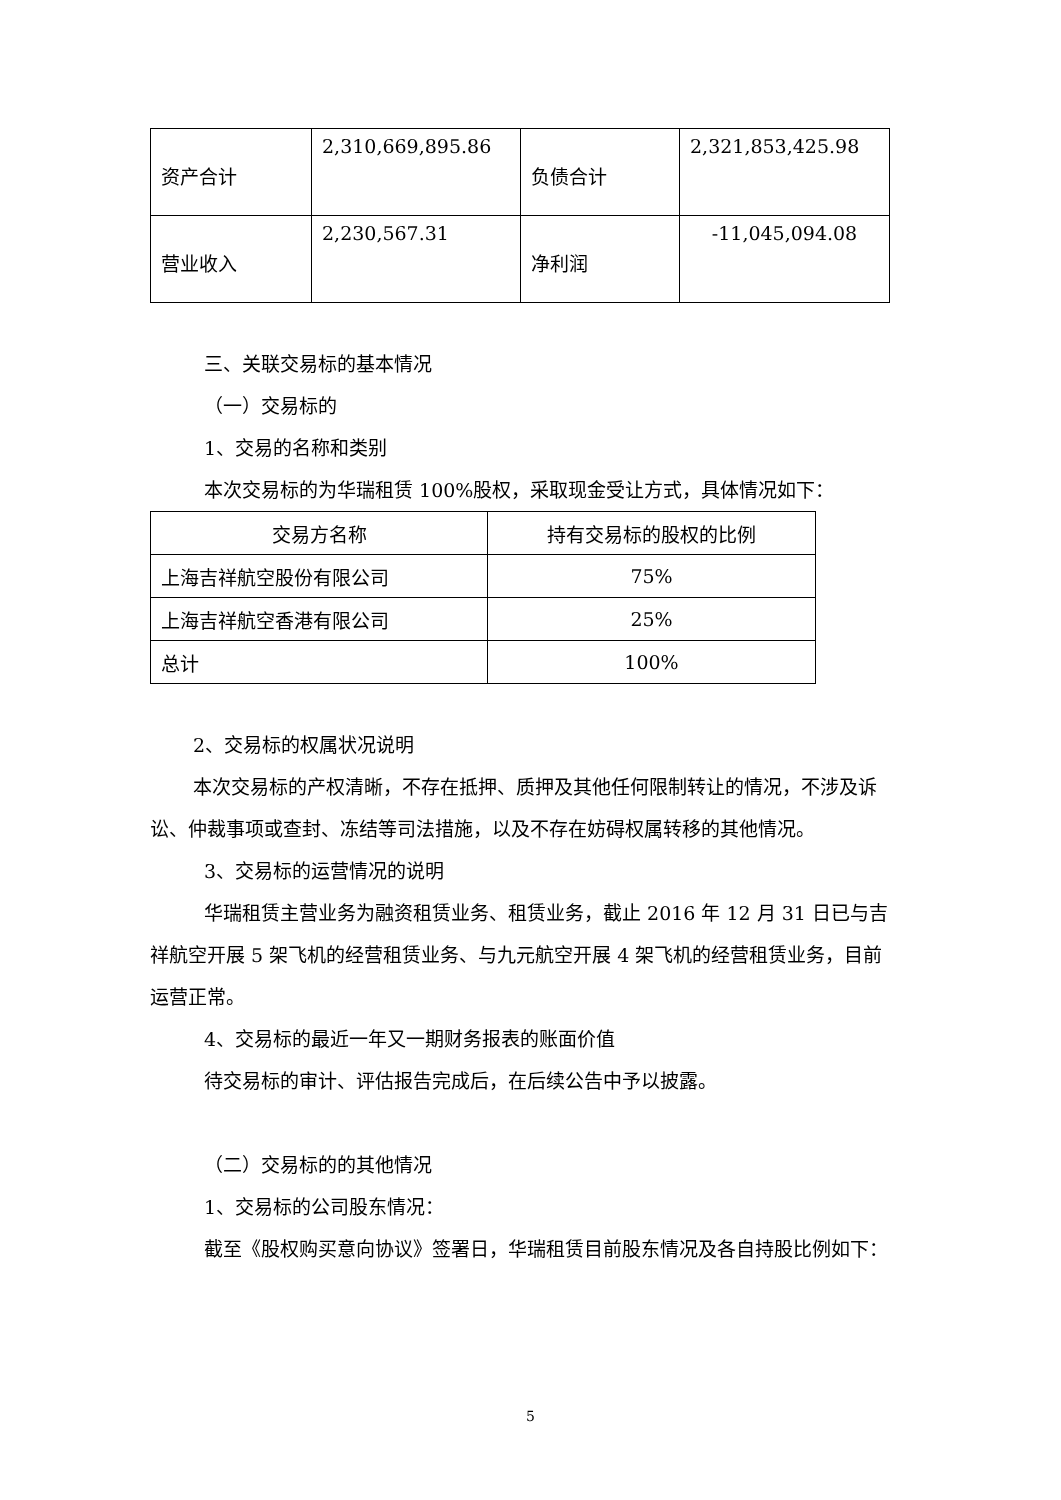| 资产合计 | 2,310,669,895.86 | 负债合计 | 2,321,853,425.98 |
| 营业收入 | 2,230,567.31 | 净利润 | -11,045,094.08 |
三、关联交易标的基本情况
（一）交易标的
1、交易的名称和类别
本次交易标的为华瑞租赁 100%股权，采取现金受让方式，具体情况如下：
| 交易方名称 | 持有交易标的股权的比例 |
| 上海吉祥航空股份有限公司 | 75% |
| 上海吉祥航空香港有限公司 | 25% |
| 总计 | 100% |
2、交易标的权属状况说明
本次交易标的产权清晰，不存在抵押、质押及其他任何限制转让的情况，不涉及诉讼、仲裁事项或查封、冻结等司法措施，以及不存在妨碍权属转移的其他情况。
3、交易标的运营情况的说明
华瑞租赁主营业务为融资租赁业务、租赁业务，截止 2016 年 12 月 31 日已与吉祥航空开展 5 架飞机的经营租赁业务、与九元航空开展 4 架飞机的经营租赁业务，目前运营正常。
4、交易标的最近一年又一期财务报表的账面价值
待交易标的审计、评估报告完成后，在后续公告中予以披露。
（二）交易标的的其他情况
1、交易标的公司股东情况：
截至《股权购买意向协议》签署日，华瑞租赁目前股东情况及各自持股比例如下：
5